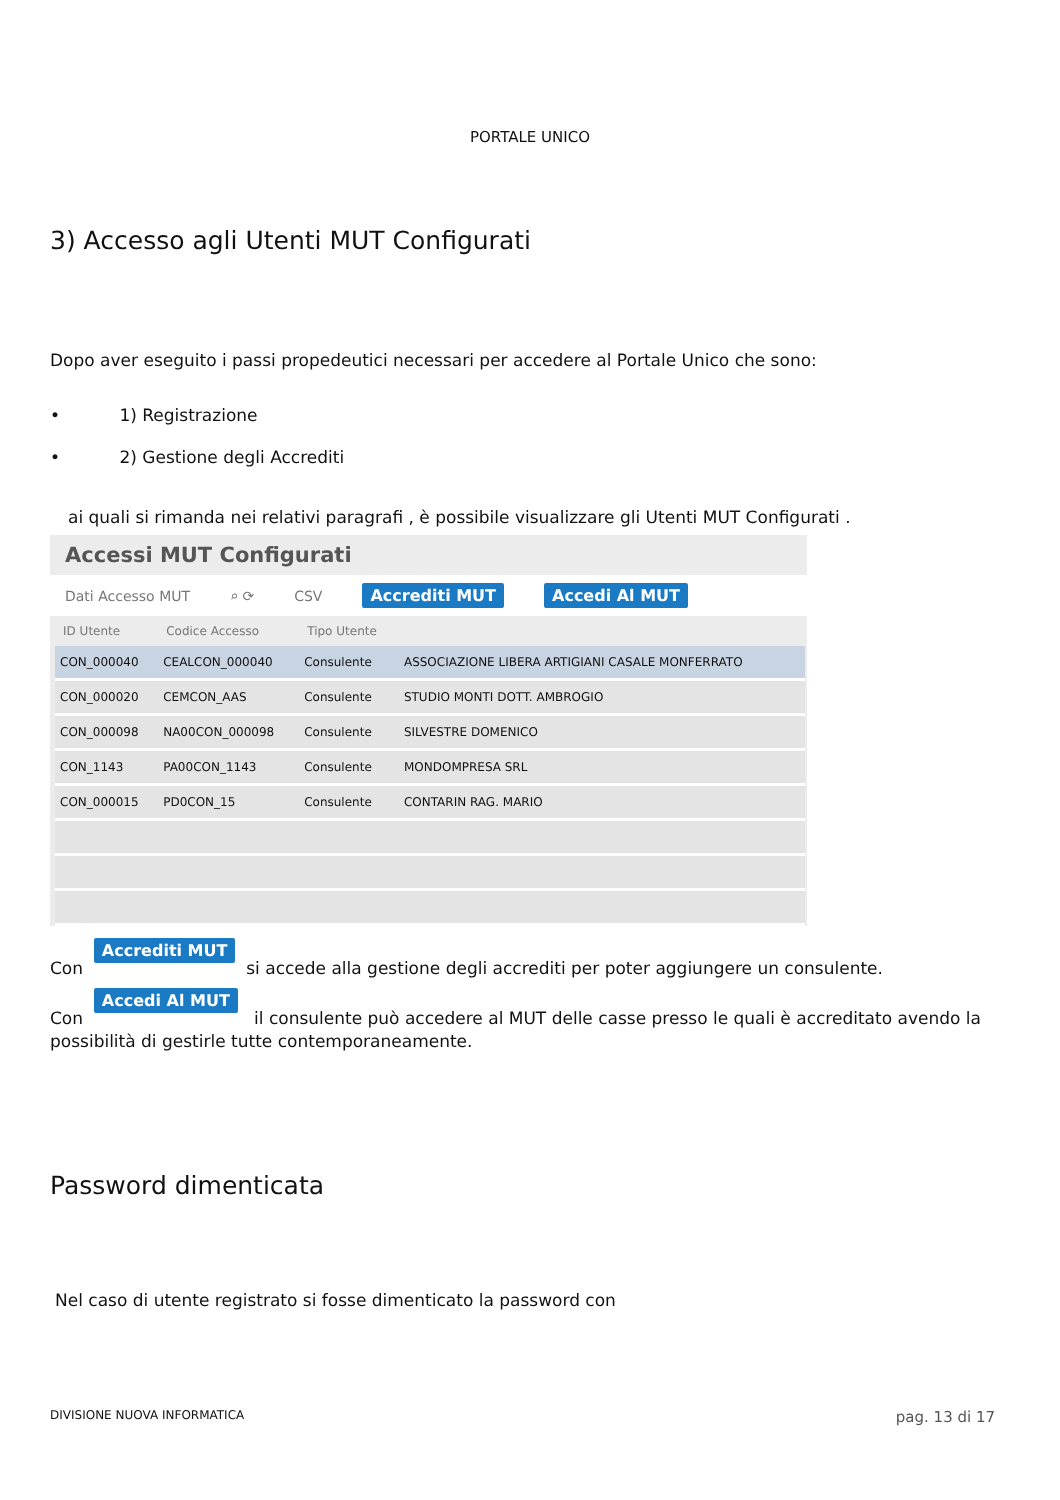PORTALE UNICO
3) Accesso agli Utenti MUT Configurati
Dopo aver eseguito i passi propedeutici necessari per accedere al Portale Unico che sono:
• 1) Registrazione
• 2) Gestione degli Accrediti
ai quali si rimanda nei relativi paragrafi , è possibile visualizzare gli Utenti MUT Configurati .
Accessi MUT Configurati
Dati Accesso MUT ⌕ ⟳ CSV Accrediti MUT Accedi Al MUT
| ID Utente | Codice Accesso | Tipo Utente | |
| --- | --- | --- | --- |
| CON_000040 | CEALCON_000040 | Consulente | ASSOCIAZIONE LIBERA ARTIGIANI CASALE MONFERRATO |
| CON_000020 | CEMCON_AAS | Consulente | STUDIO MONTI DOTT. AMBROGIO |
| CON_000098 | NA00CON_000098 | Consulente | SILVESTRE DOMENICO |
| CON_1143 | PA00CON_1143 | Consulente | MONDOMPRESA SRL |
| CON_000015 | PD0CON_15 | Consulente | CONTARIN RAG. MARIO |
Con Accrediti MUT si accede alla gestione degli accrediti per poter aggiungere un consulente.
Con Accedi Al MUT il consulente può accedere al MUT delle casse presso le quali è accreditato avendo la possibilità di gestirle tutte contemporaneamente.
Password dimenticata
Nel caso di utente registrato si fosse dimenticato la password con
DIVISIONE NUOVA INFORMATICA pag. 13 di 17